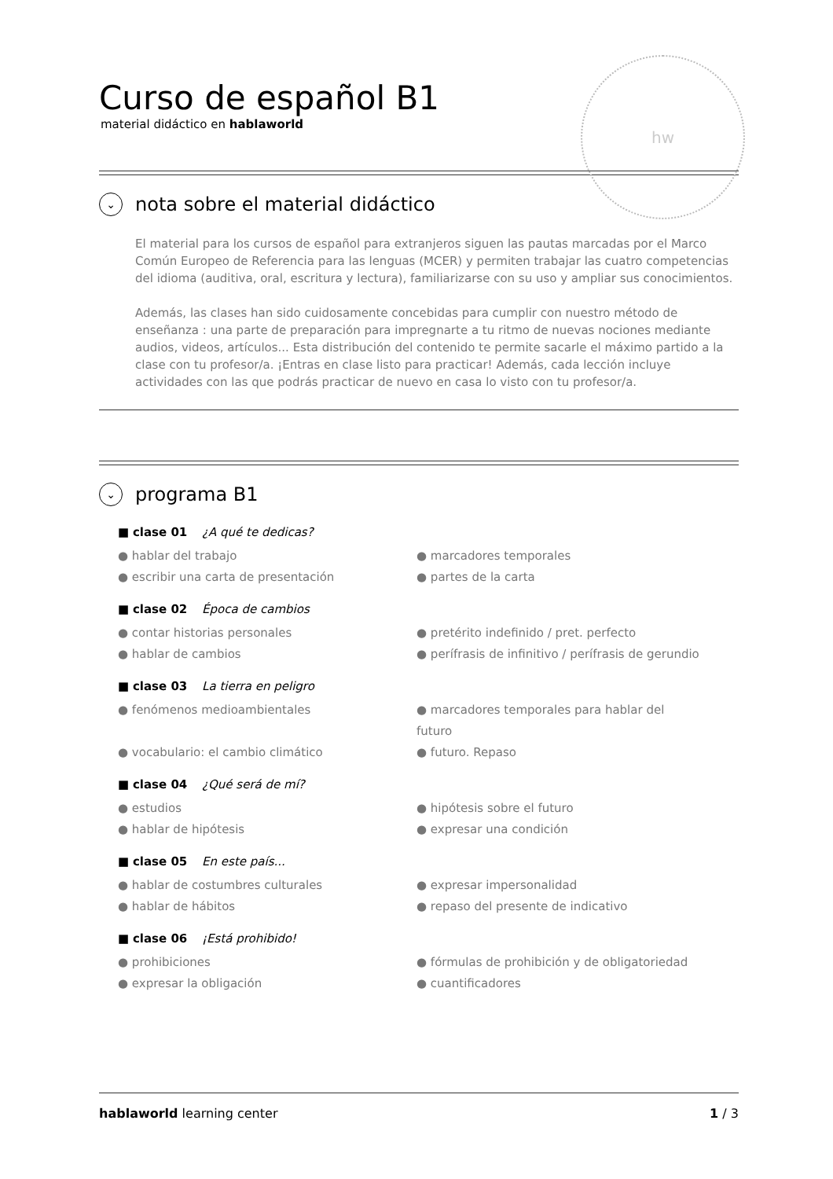hw
Curso de español B1
material didáctico en hablaworld
⌄ nota sobre el material didáctico
El material para los cursos de español para extranjeros siguen las pautas marcadas por el Marco Común Europeo de Referencia para las lenguas (MCER) y permiten trabajar las cuatro competencias del idioma (auditiva, oral, escritura y lectura), familiarizarse con su uso y ampliar sus conocimientos.
Además, las clases han sido cuidosamente concebidas para cumplir con nuestro método de enseñanza : una parte de preparación para impregnarte a tu ritmo de nuevas nociones mediante audios, videos, artículos... Esta distribución del contenido te permite sacarle el máximo partido a la clase con tu profesor/a. ¡Entras en clase listo para practicar! Además, cada lección incluye actividades con las que podrás practicar de nuevo en casa lo visto con tu profesor/a.
⌄ programa B1
■ clase 01 ¿A qué te dedicas?
● hablar del trabajo ● marcadores temporales ● escribir una carta de presentación ● partes de la carta
■ clase 02 Época de cambios
● contar historias personales ● pretérito indefinido / pret. perfecto ● hablar de cambios ● perífrasis de infinitivo / perífrasis de gerundio
■ clase 03 La tierra en peligro
● fenómenos medioambientales ● marcadores temporales para hablar del futuro ● vocabulario: el cambio climático ● futuro. Repaso
■ clase 04 ¿Qué será de mí?
● estudios ● hipótesis sobre el futuro ● hablar de hipótesis ● expresar una condición
■ clase 05 En este país...
● hablar de costumbres culturales ● expresar impersonalidad ● hablar de hábitos ● repaso del presente de indicativo
■ clase 06 ¡Está prohibido!
● prohibiciones ● fórmulas de prohibición y de obligatoriedad ● expresar la obligación ● cuantificadores
hablaworld learning center 1 / 3